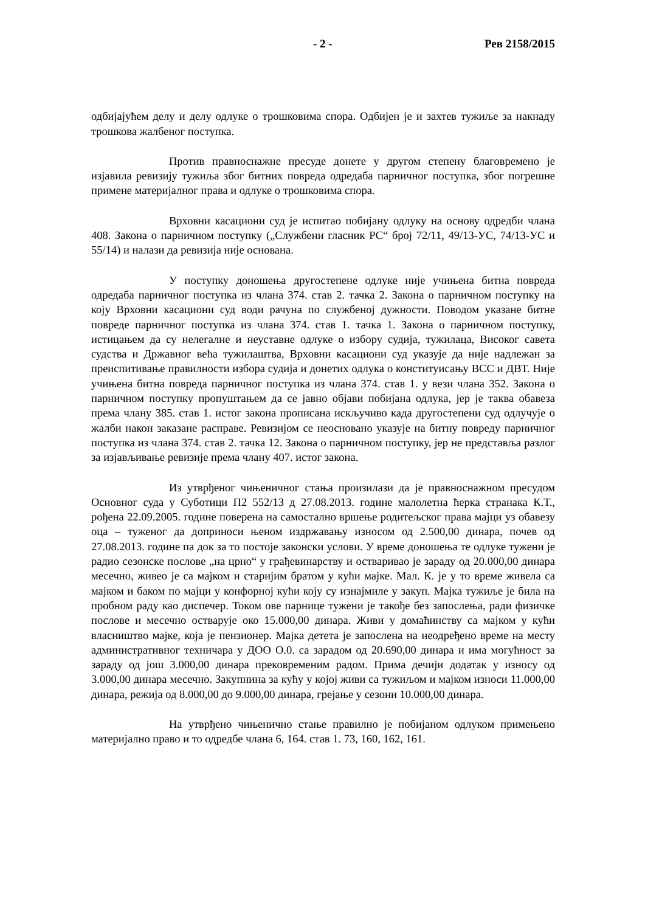- 2 - Рев 2158/2015
одбијајућем делу и делу одлуке о трошковима спора. Одбијен је и захтев тужиље за накнаду трошкова жалбеног поступка.
Против правноснажне пресуде донете у другом степену благовремено је изјавила ревизију тужиља због битних повреда одредаба парничног поступка, због погрешне примене материјалног права и одлуке о трошковима спора.
Врховни касациони суд је испитао побијану одлуку на основу одредби члана 408. Закона о парничном поступку („Службени гласник РС“ број 72/11, 49/13-УС, 74/13-УС и 55/14) и налази да ревизија није основана.
У поступку доношења другостепене одлуке није учињена битна повреда одредаба парничног поступка из члана 374. став 2. тачка 2. Закона о парничном поступку на коју Врховни касациони суд води рачуна по службеној дужности. Поводом указане битне повреде парничног поступка из члана 374. став 1. тачка 1. Закона о парничном поступку, истицањем да су нелегалне и неуставне одлуке о избору судија, тужилаца, Високог савета судства и Државног већа тужилаштва, Врховни касациони суд указује да није надлежан за преиспитивање правилности избора судија и донетих одлука о конституисању ВСС и ДВТ. Није учињена битна повреда парничног поступка из члана 374. став 1. у вези члана 352. Закона о парничном поступку пропуштањем да се јавно објави побијана одлука, јер је таква обавеза према члану 385. став 1. истог закона прописана искључиво када другостепени суд одлучује о жалби након заказане расправе. Ревизијом се неосновано указује на битну повреду парничног поступка из члана 374. став 2. тачка 12. Закона о парничном поступку, јер не представља разлог за изјављивање ревизије према члану 407. истог закона.
Из утврђеног чињеничног стања произилази да је правноснажном пресудом Основног суда у Суботици П2 552/13 д 27.08.2013. године малолетна ћерка странака К.Т., рођена 22.09.2005. године поверена на самостално вршење родитељског права мајци уз обавезу оца – туженог да доприноси њеном издржавању износом од 2.500,00 динара, почев од 27.08.2013. године па док за то постоје законски услови. У време доношења те одлуке тужени је радио сезонске послове „на црно“ у грађевинарству и остваривао је зараду од 20.000,00 динара месечно, живео је са мајком и старијим братом у кући мајке. Мал. К. је у то време живела са мајком и баком по мајци у конфорној кући коју су изнајмиле у закуп. Мајка тужиље је била на пробном раду као диспечер. Током ове парнице тужени је такође без запослења, ради физичке послове и месечно остварује око 15.000,00 динара. Живи у домаћинству са мајком у кући власништво мајке, која је пензионер. Мајка детета је запослена на неодређено време на месту административног техничара у ДОО О.0. са зарадом од 20.690,00 динара и има могућност за зараду од још 3.000,00 динара прековременим радом. Прима дечији додатак у износу од 3.000,00 динара месечно. Закупнина за кућу у којој живи са тужиљом и мајком износи 11.000,00 динара, режија од 8.000,00 до 9.000,00 динара, грејање у сезони 10.000,00 динара.
На утврђено чињенично стање правилно је побијаном одлуком примењено материјално право и то одредбе члана 6, 164. став 1. 73, 160, 162, 161.